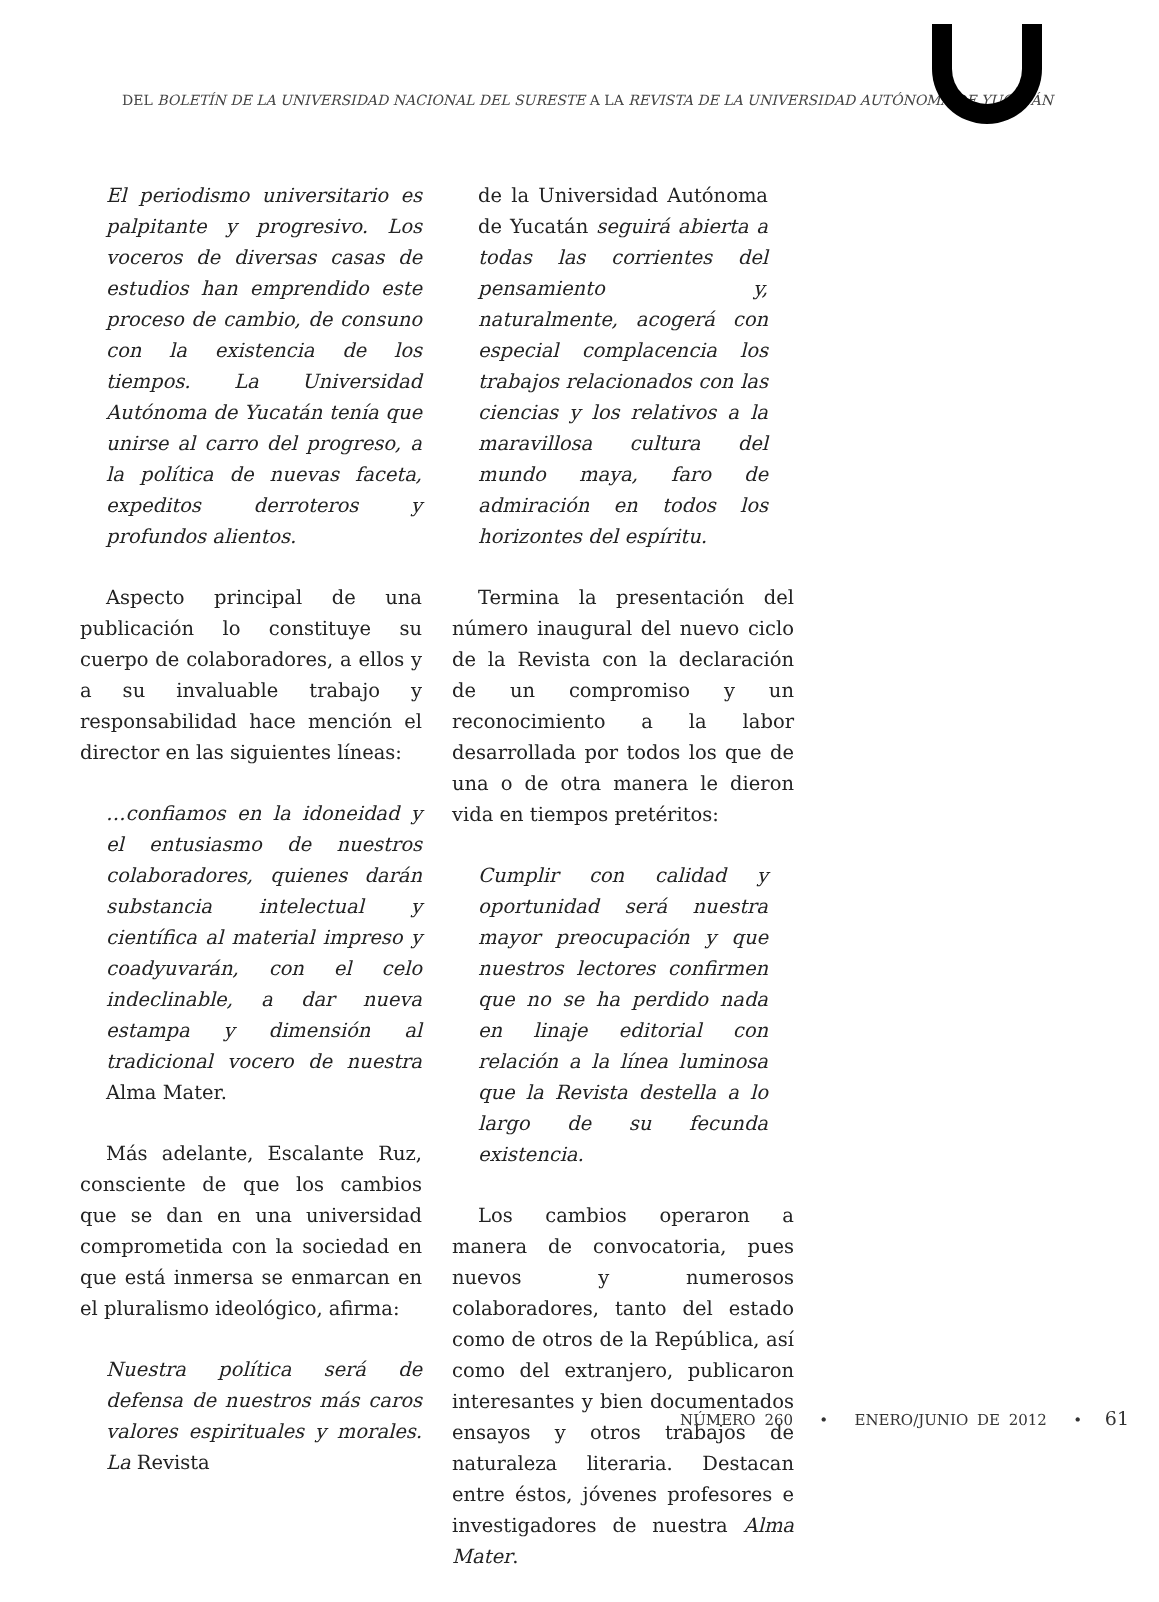DEL BOLETÍN DE LA UNIVERSIDAD NACIONAL DEL SURESTE A LA REVISTA DE LA UNIVERSIDAD AUTÓNOMA DE YUCATÁN
El periodismo universitario es palpitante y progresivo. Los voceros de diversas casas de estudios han emprendido este proceso de cambio, de consuno con la existencia de los tiempos. La Universidad Autónoma de Yucatán tenía que unirse al carro del progreso, a la política de nuevas faceta, expeditos derroteros y profundos alientos.
Aspecto principal de una publicación lo constituye su cuerpo de colaboradores, a ellos y a su invaluable trabajo y responsabilidad hace mención el director en las siguientes líneas:
…confiamos en la idoneidad y el entusiasmo de nuestros colaboradores, quienes darán substancia intelectual y científica al material impreso y coadyuvarán, con el celo indeclinable, a dar nueva estampa y dimensión al tradicional vocero de nuestra Alma Mater.
Más adelante, Escalante Ruz, consciente de que los cambios que se dan en una universidad comprometida con la sociedad en que está inmersa se enmarcan en el pluralismo ideológico, afirma:
Nuestra política será de defensa de nuestros más caros valores espirituales y morales. La Revista
de la Universidad Autónoma de Yucatán seguirá abierta a todas las corrientes del pensamiento y, naturalmente, acogerá con especial complacencia los trabajos relacionados con las ciencias y los relativos a la maravillosa cultura del mundo maya, faro de admiración en todos los horizontes del espíritu.
Termina la presentación del número inaugural del nuevo ciclo de la Revista con la declaración de un compromiso y un reconocimiento a la labor desarrollada por todos los que de una o de otra manera le dieron vida en tiempos pretéritos:
Cumplir con calidad y oportunidad será nuestra mayor preocupación y que nuestros lectores confirmen que no se ha perdido nada en linaje editorial con relación a la línea luminosa que la Revista destella a lo largo de su fecunda existencia.
Los cambios operaron a manera de convocatoria, pues nuevos y numerosos colaboradores, tanto del estado como de otros de la República, así como del extranjero, publicaron interesantes y bien documentados ensayos y otros trabajos de naturaleza literaria. Destacan entre éstos, jóvenes profesores e investigadores de nuestra Alma Mater.
NÚMERO 260 • ENERO/JUNIO DE 2012 • 61